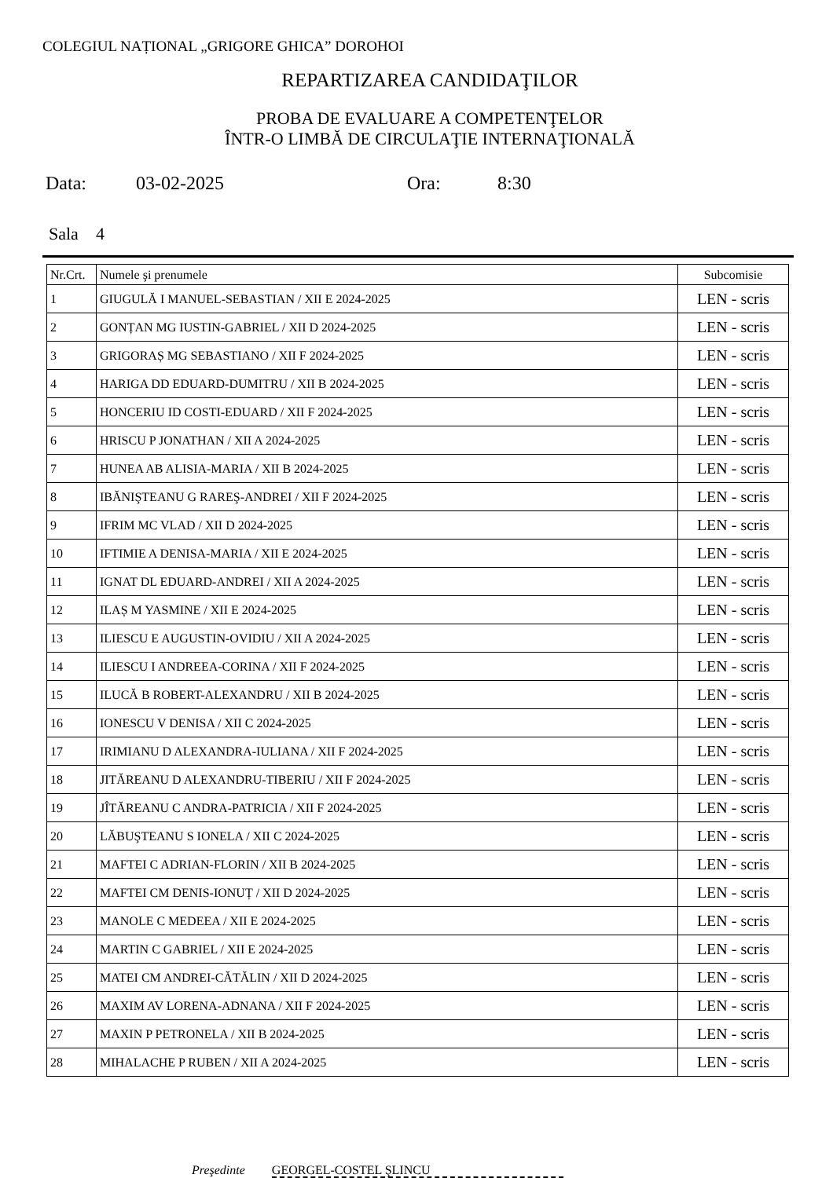COLEGIUL NAȚIONAL „GRIGORE GHICA” DOROHOI
REPARTIZAREA CANDIDAŢILOR
PROBA DE EVALUARE A COMPETENŢELOR
ÎNTR-O LIMBĂ DE CIRCULAŢIE INTERNAŢIONALĂ
Data: 03-02-2025 Ora: 8:30
Sala 4
| Nr.Crt. | Numele şi prenumele | Subcomisie |
| --- | --- | --- |
| 1 | GIUGULĂ I MANUEL-SEBASTIAN / XII E 2024-2025 | LEN - scris |
| 2 | GONȚAN MG IUSTIN-GABRIEL / XII D 2024-2025 | LEN - scris |
| 3 | GRIGORAȘ MG SEBASTIANO / XII F 2024-2025 | LEN - scris |
| 4 | HARIGA DD EDUARD-DUMITRU / XII B 2024-2025 | LEN - scris |
| 5 | HONCERIU ID COSTI-EDUARD / XII F 2024-2025 | LEN - scris |
| 6 | HRISCU P JONATHAN / XII A 2024-2025 | LEN - scris |
| 7 | HUNEA AB ALISIA-MARIA / XII B 2024-2025 | LEN - scris |
| 8 | IBĂNIŞTEANU G RAREŞ-ANDREI / XII F 2024-2025 | LEN - scris |
| 9 | IFRIM MC VLAD / XII D 2024-2025 | LEN - scris |
| 10 | IFTIMIE A DENISA-MARIA / XII E 2024-2025 | LEN - scris |
| 11 | IGNAT DL EDUARD-ANDREI / XII A 2024-2025 | LEN - scris |
| 12 | ILAȘ M YASMINE / XII E 2024-2025 | LEN - scris |
| 13 | ILIESCU E AUGUSTIN-OVIDIU / XII A 2024-2025 | LEN - scris |
| 14 | ILIESCU I ANDREEA-CORINA / XII F 2024-2025 | LEN - scris |
| 15 | ILUCĂ B ROBERT-ALEXANDRU / XII B 2024-2025 | LEN - scris |
| 16 | IONESCU V DENISA / XII C 2024-2025 | LEN - scris |
| 17 | IRIMIANU D ALEXANDRA-IULIANA / XII F 2024-2025 | LEN - scris |
| 18 | JITĂREANU D ALEXANDRU-TIBERIU / XII F 2024-2025 | LEN - scris |
| 19 | JÎTĂREANU C ANDRA-PATRICIA / XII F 2024-2025 | LEN - scris |
| 20 | LĂBUŞTEANU S IONELA / XII C 2024-2025 | LEN - scris |
| 21 | MAFTEI C ADRIAN-FLORIN / XII B 2024-2025 | LEN - scris |
| 22 | MAFTEI CM DENIS-IONUȚ / XII D 2024-2025 | LEN - scris |
| 23 | MANOLE C MEDEEA / XII E 2024-2025 | LEN - scris |
| 24 | MARTIN C GABRIEL / XII E 2024-2025 | LEN - scris |
| 25 | MATEI CM ANDREI-CĂTĂLIN / XII D 2024-2025 | LEN - scris |
| 26 | MAXIM AV LORENA-ADNANA / XII F 2024-2025 | LEN - scris |
| 27 | MAXIN P PETRONELA / XII B 2024-2025 | LEN - scris |
| 28 | MIHALACHE P RUBEN / XII A 2024-2025 | LEN - scris |
Preşedinte GEORGEL-COSTEL ŞLINCU